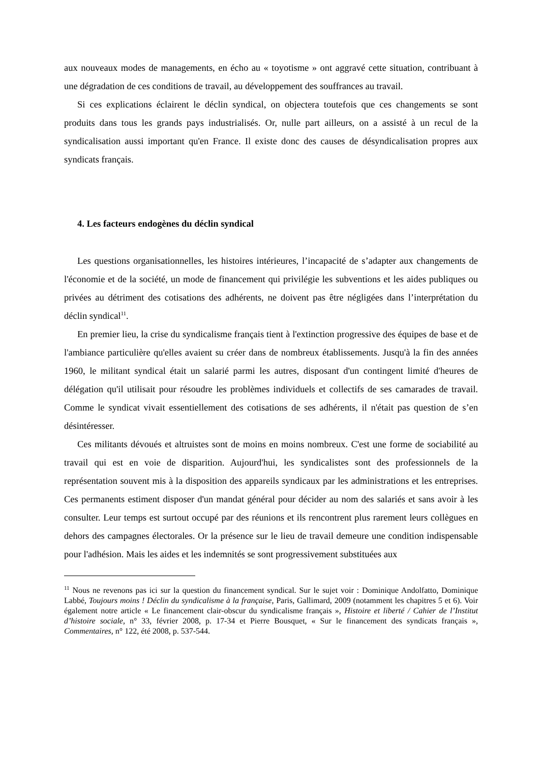aux nouveaux modes de managements, en écho au « toyotisme » ont aggravé cette situation, contribuant à une dégradation de ces conditions de travail, au développement des souffrances au travail.
Si ces explications éclairent le déclin syndical, on objectera toutefois que ces changements se sont produits dans tous les grands pays industrialisés. Or, nulle part ailleurs, on a assisté à un recul de la syndicalisation aussi important qu'en France. Il existe donc des causes de désyndicalisation propres aux syndicats français.
4. Les facteurs endogènes du déclin syndical
Les questions organisationnelles, les histoires intérieures, l’incapacité de s’adapter aux changements de l'économie et de la société, un mode de financement qui privilégie les subventions et les aides publiques ou privées au détriment des cotisations des adhérents, ne doivent pas être négligées dans l’interprétation du déclin syndical<sup>11</sup>.
En premier lieu, la crise du syndicalisme français tient à l'extinction progressive des équipes de base et de l'ambiance particulière qu'elles avaient su créer dans de nombreux établissements. Jusqu'à la fin des années 1960, le militant syndical était un salarié parmi les autres, disposant d'un contingent limité d'heures de délégation qu'il utilisait pour résoudre les problèmes individuels et collectifs de ses camarades de travail. Comme le syndicat vivait essentiellement des cotisations de ses adhérents, il n'était pas question de s’en désintéresser.
Ces militants dévoués et altruistes sont de moins en moins nombreux. C'est une forme de sociabilité au travail qui est en voie de disparition. Aujourd'hui, les syndicalistes sont des professionnels de la représentation souvent mis à la disposition des appareils syndicaux par les administrations et les entreprises. Ces permanents estiment disposer d'un mandat général pour décider au nom des salariés et sans avoir à les consulter. Leur temps est surtout occupé par des réunions et ils rencontrent plus rarement leurs collègues en dehors des campagnes électorales. Or la présence sur le lieu de travail demeure une condition indispensable pour l'adhésion. Mais les aides et les indemnités se sont progressivement substituées aux
<sup>11</sup> Nous ne revenons pas ici sur la question du financement syndical. Sur le sujet voir : Dominique Andolfatto, Dominique Labbé, Toujours moins ! Déclin du syndicalisme à la française, Paris, Gallimard, 2009 (notamment les chapitres 5 et 6). Voir également notre article « Le financement clair-obscur du syndicalisme français », Histoire et liberté / Cahier de l’Institut d’histoire sociale, n° 33, février 2008, p. 17-34 et Pierre Bousquet, « Sur le financement des syndicats français », Commentaires, n° 122, été 2008, p. 537-544.